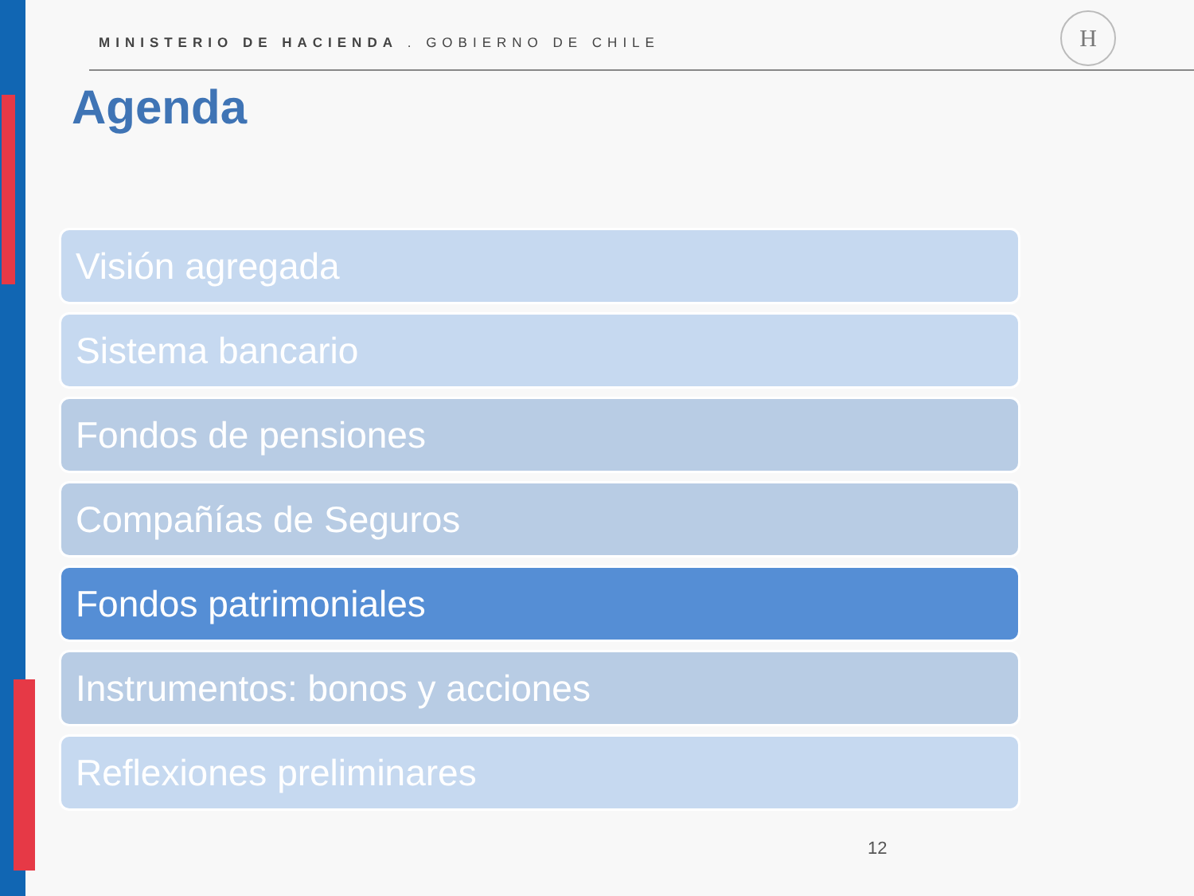MINISTERIO DE HACIENDA . GOBIERNO DE CHILE
H
Agenda
Visión agregada
Sistema bancario
Fondos de pensiones
Compañías de Seguros
Fondos patrimoniales
Instrumentos: bonos y acciones
Reflexiones preliminares
12